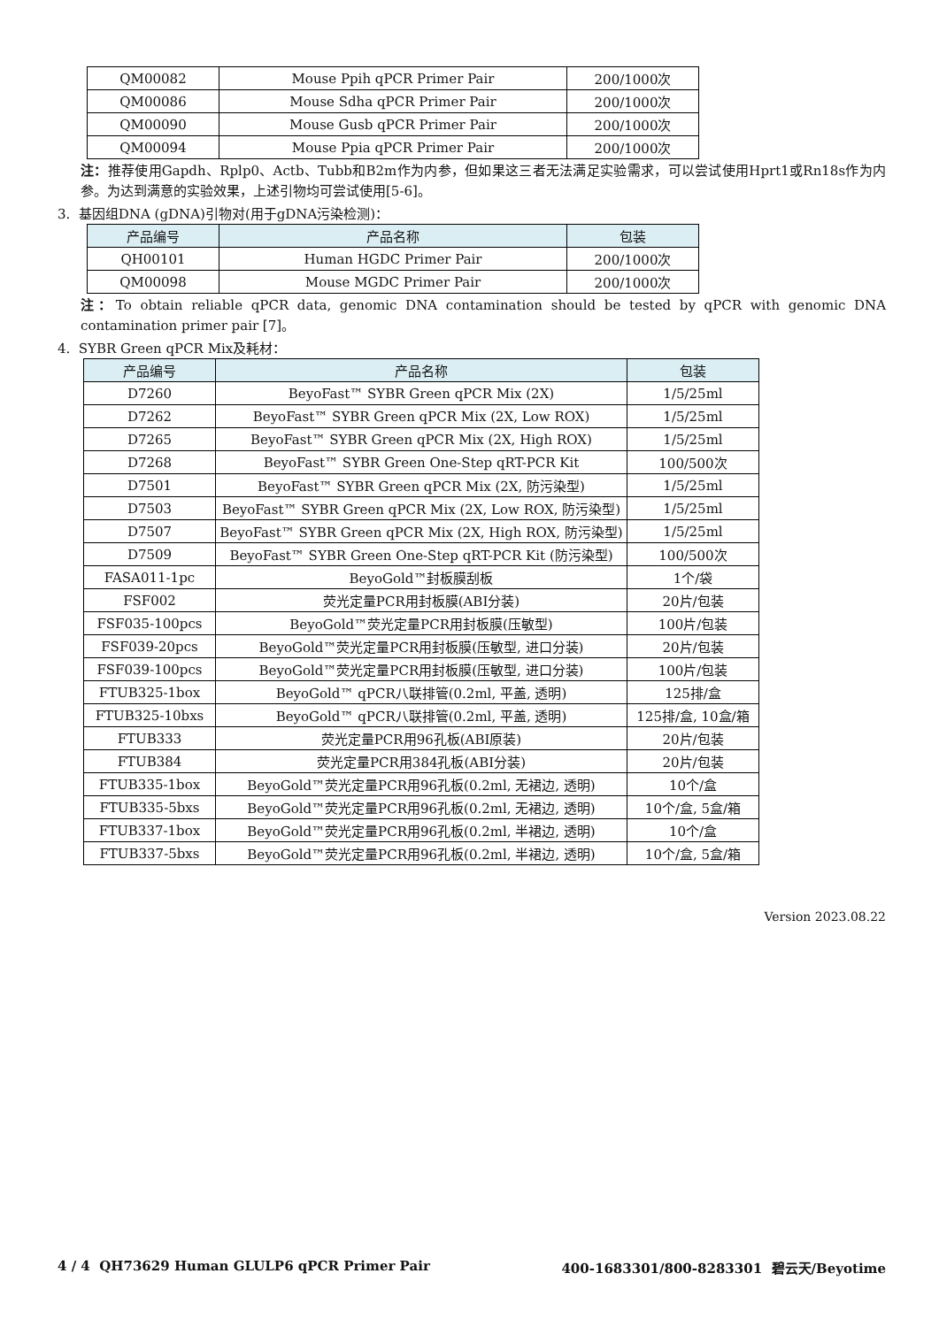| QM00082 | Mouse Ppih qPCR Primer Pair | 200/1000次 |
| QM00086 | Mouse Sdha qPCR Primer Pair | 200/1000次 |
| QM00090 | Mouse Gusb qPCR Primer Pair | 200/1000次 |
| QM00094 | Mouse Ppia qPCR Primer Pair | 200/1000次 |
注：推荐使用Gapdh、Rplp0、Actb、Tubb和B2m作为内参，但如果这三者无法满足实验需求，可以尝试使用Hprt1或Rn18s作为内参。为达到满意的实验效果，上述引物均可尝试使用[5-6]。
3. 基因组DNA (gDNA)引物对(用于gDNA污染检测)：
| 产品编号 | 产品名称 | 包装 |
| --- | --- | --- |
| QH00101 | Human HGDC Primer Pair | 200/1000次 |
| QM00098 | Mouse MGDC Primer Pair | 200/1000次 |
注：To obtain reliable qPCR data, genomic DNA contamination should be tested by qPCR with genomic DNA contamination primer pair [7]。
4. SYBR Green qPCR Mix及耗材：
| 产品编号 | 产品名称 | 包装 |
| --- | --- | --- |
| D7260 | BeyoFast™ SYBR Green qPCR Mix (2X) | 1/5/25ml |
| D7262 | BeyoFast™ SYBR Green qPCR Mix (2X, Low ROX) | 1/5/25ml |
| D7265 | BeyoFast™ SYBR Green qPCR Mix (2X, High ROX) | 1/5/25ml |
| D7268 | BeyoFast™ SYBR Green One-Step qRT-PCR Kit | 100/500次 |
| D7501 | BeyoFast™ SYBR Green qPCR Mix (2X, 防污染型) | 1/5/25ml |
| D7503 | BeyoFast™ SYBR Green qPCR Mix (2X, Low ROX, 防污染型) | 1/5/25ml |
| D7507 | BeyoFast™ SYBR Green qPCR Mix (2X, High ROX, 防污染型) | 1/5/25ml |
| D7509 | BeyoFast™ SYBR Green One-Step qRT-PCR Kit (防污染型) | 100/500次 |
| FASA011-1pc | BeyoGold™封板膜刮板 | 1个/袋 |
| FSF002 | 荧光定量PCR用封板膜(ABI分装) | 20片/包装 |
| FSF035-100pcs | BeyoGold™荧光定量PCR用封板膜(压敏型) | 100片/包装 |
| FSF039-20pcs | BeyoGold™荧光定量PCR用封板膜(压敏型, 进口分装) | 20片/包装 |
| FSF039-100pcs | BeyoGold™荧光定量PCR用封板膜(压敏型, 进口分装) | 100片/包装 |
| FTUB325-1box | BeyoGold™ qPCR八联排管(0.2ml, 平盖, 透明) | 125排/盒 |
| FTUB325-10bxs | BeyoGold™ qPCR八联排管(0.2ml, 平盖, 透明) | 125排/盒, 10盒/箱 |
| FTUB333 | 荧光定量PCR用96孔板(ABI原装) | 20片/包装 |
| FTUB384 | 荧光定量PCR用384孔板(ABI分装) | 20片/包装 |
| FTUB335-1box | BeyoGold™荧光定量PCR用96孔板(0.2ml, 无裙边, 透明) | 10个/盒 |
| FTUB335-5bxs | BeyoGold™荧光定量PCR用96孔板(0.2ml, 无裙边, 透明) | 10个/盒, 5盒/箱 |
| FTUB337-1box | BeyoGold™荧光定量PCR用96孔板(0.2ml, 半裙边, 透明) | 10个/盒 |
| FTUB337-5bxs | BeyoGold™荧光定量PCR用96孔板(0.2ml, 半裙边, 透明) | 10个/盒, 5盒/箱 |
Version 2023.08.22
4 / 4 QH73629 Human GLULP6 qPCR Primer Pair 400-1683301/800-8283301 碧云天/Beyotime